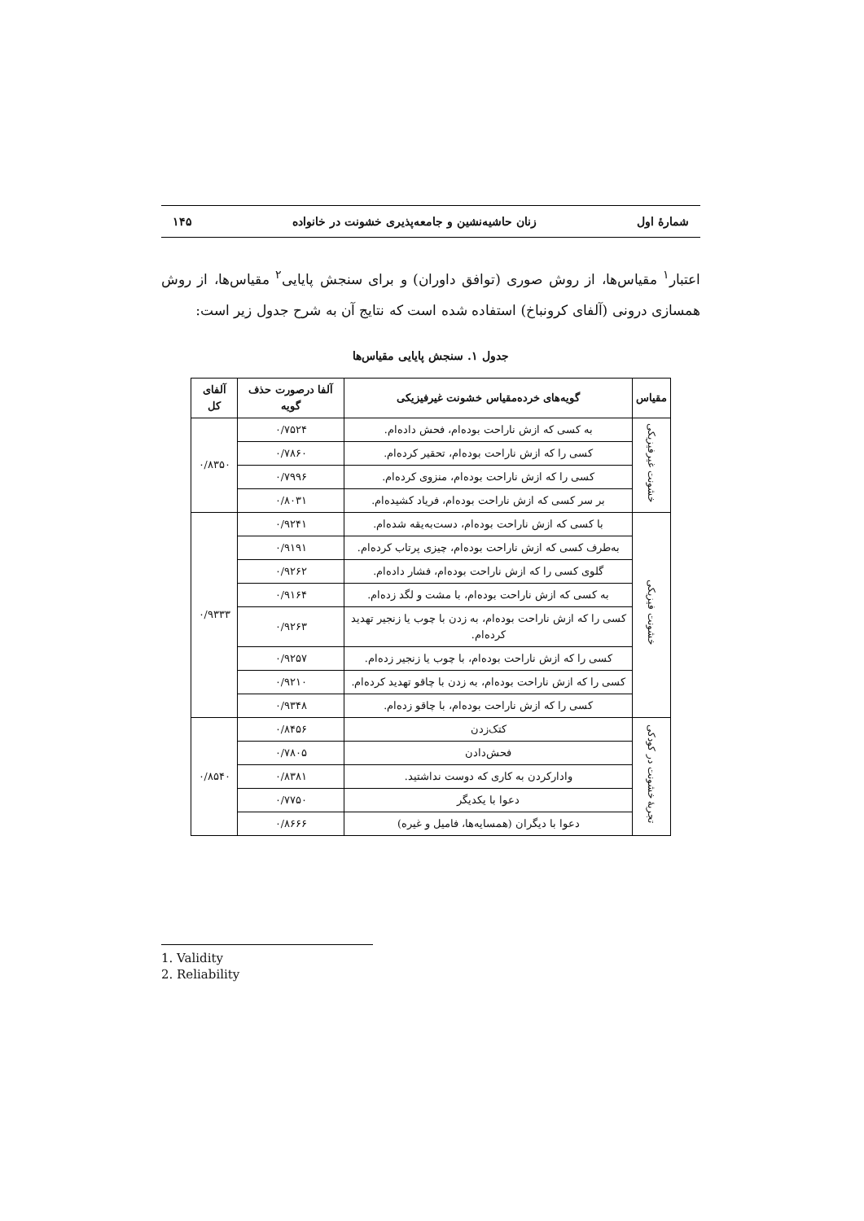شمارهٔ اول زنان حاشیه‌نشین و جامعه‌پذیری خشونت در خانواده ۱۴۵
اعتبار<sup>۱</sup> مقیاس‌ها، از روش صوری (توافق داوران) و برای سنجش پایایی<sup>۲</sup> مقیاس‌ها، از روش همسازی درونی (آلفای کرونباخ) استفاده شده است که نتایج آن به شرح جدول زیر است:
جدول ۱. سنجش پایایی مقیاس‌ها
| مقیاس | گویه‌های خرده‌مقیاس خشونت غیرفیزیکی | آلفا درصورت حذف گویه | آلفای کل |
| --- | --- | --- | --- |
| خشونت غیرفیزیکی | به کسی که ازش ناراحت بوده‌ام، فحش داده‌ام. | ۰/۷۵۲۴ | ۰/۸۳۵۰ |
| | کسی را که ازش ناراحت بوده‌ام، تحقیر کرده‌ام. | ۰/۷۸۶۰ | |
| | کسی را که ازش ناراحت بوده‌ام، منزوی کرده‌ام. | ۰/۷۹۹۶ | |
| | بر سر کسی که ازش ناراحت بوده‌ام، فریاد کشیده‌ام. | ۰/۸۰۳۱ | |
| خشونت فیزیکی | با کسی که ازش ناراحت بوده‌ام، دست‌به‌یقه شده‌ام. | ۰/۹۲۴۱ | ۰/۹۳۳۳ |
| | به‌طرف کسی که ازش ناراحت بوده‌ام، چیزی پرتاب کرده‌ام. | ۰/۹۱۹۱ | |
| | گلوی کسی را که ازش ناراحت بوده‌ام، فشار داده‌ام. | ۰/۹۲۶۲ | |
| | به کسی که ازش ناراحت بوده‌ام، با مشت و لگد زده‌ام. | ۰/۹۱۶۴ | |
| | کسی را که ازش ناراحت بوده‌ام، به زدن با چوب یا زنجیر تهدید کرده‌ام. | ۰/۹۲۶۳ | |
| | کسی را که ازش ناراحت بوده‌ام، با چوب یا زنجیر زده‌ام. | ۰/۹۲۵۷ | |
| | کسی را که ازش ناراحت بوده‌ام، به زدن با چاقو تهدید کرده‌ام. | ۰/۹۲۱۰ | |
| | کسی را که ازش ناراحت بوده‌ام، با چاقو زده‌ام. | ۰/۹۳۴۸ | |
| تجربهٔ خشونت در کودکی | کتک‌زدن | ۰/۸۴۵۶ | ۰/۸۵۴۰ |
| | فحش‌دادن | ۰/۷۸۰۵ | |
| | وادارکردن به کاری که دوست نداشتید. | ۰/۸۳۸۱ | |
| | دعوا با یکدیگر | ۰/۷۷۵۰ | |
| | دعوا با دیگران (همسایه‌ها، فامیل و غیره) | ۰/۸۶۶۶ | |
1. Validity
2. Reliability